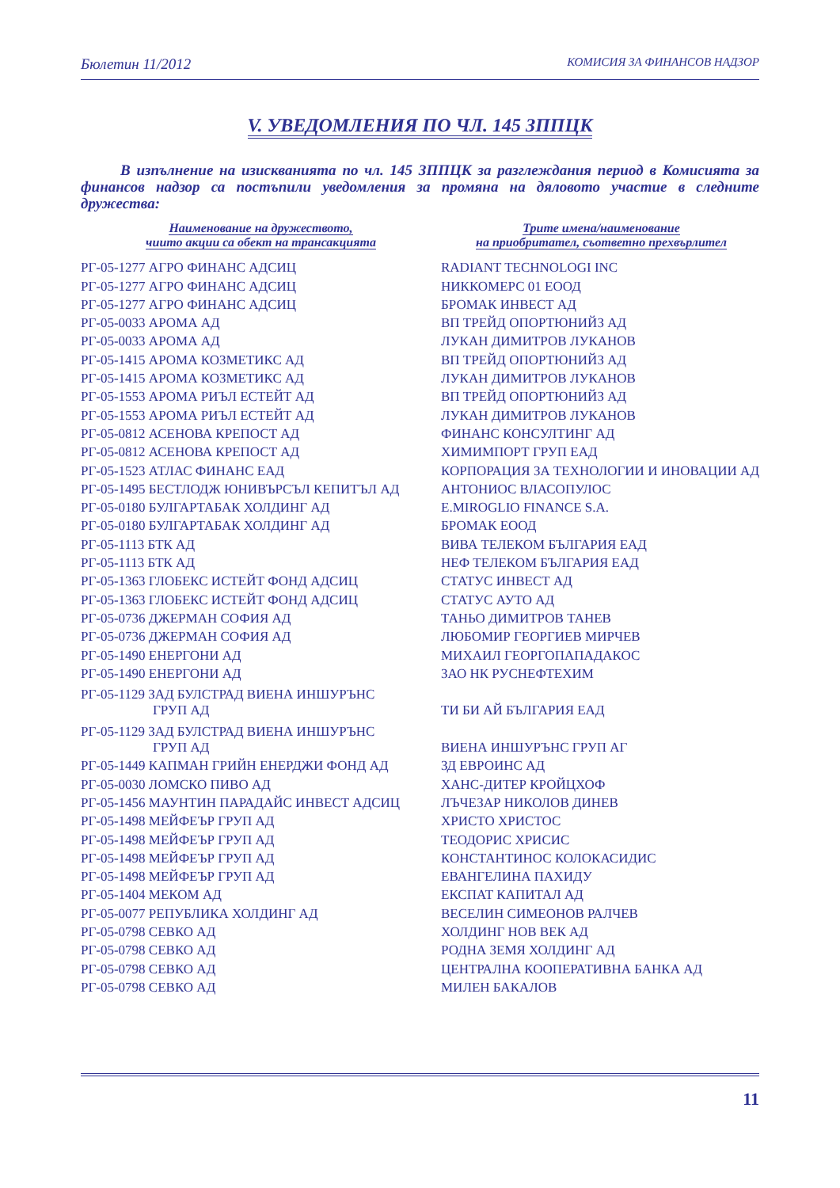Бюлетин 11/2012 КОМИСИЯ ЗА ФИНАНСОВ НАДЗОР
V. УВЕДОМЛЕНИЯ ПО ЧЛ. 145 ЗППЦК
В изпълнение на изискванията по чл. 145 ЗППЦК за разглеждания период в Комисията за финансов надзор са постъпили уведомления за промяна на дяловото участие в следните дружества:
| Наименование на дружеството, чиито акции са обект на трансакцията | Трите имена/наименование на приобритател, съответно прехвърлител |
| --- | --- |
| РГ-05-1277 АГРО ФИНАНС АДСИЦ | RADIANT TECHNOLOGI INC |
| РГ-05-1277 АГРО ФИНАНС АДСИЦ | НИККОМЕРС 01 ЕООД |
| РГ-05-1277 АГРО ФИНАНС АДСИЦ | БРОМАК ИНВЕСТ АД |
| РГ-05-0033 АРОМА АД | ВП ТРЕЙД ОПОРТЮНИЙЗ АД |
| РГ-05-0033 АРОМА АД | ЛУКАН ДИМИТРОВ ЛУКАНОВ |
| РГ-05-1415 АРОМА КОЗМЕТИКС АД | ВП ТРЕЙД ОПОРТЮНИЙЗ АД |
| РГ-05-1415 АРОМА КОЗМЕТИКС АД | ЛУКАН ДИМИТРОВ ЛУКАНОВ |
| РГ-05-1553 АРОМА РИЪЛ ЕСТЕЙТ АД | ВП ТРЕЙД ОПОРТЮНИЙЗ АД |
| РГ-05-1553 АРОМА РИЪЛ ЕСТЕЙТ АД | ЛУКАН ДИМИТРОВ ЛУКАНОВ |
| РГ-05-0812 АСЕНОВА КРЕПОСТ АД | ФИНАНС КОНСУЛТИНГ АД |
| РГ-05-0812 АСЕНОВА КРЕПОСТ АД | ХИМИМПОРТ ГРУП ЕАД |
| РГ-05-1523 АТЛАС ФИНАНС ЕАД | КОРПОРАЦИЯ ЗА ТЕХНОЛОГИИ И ИНОВАЦИИ АД |
| РГ-05-1495 БЕСТЛОДЖ ЮНИВЪРСЪЛ КЕПИТЪЛ АД | АНТОНИОС ВЛАСОПУЛОС |
| РГ-05-0180 БУЛГАРТАБАК ХОЛДИНГ АД | E.MIROGLIO FINANCE S.A. |
| РГ-05-0180 БУЛГАРТАБАК ХОЛДИНГ АД | БРОМАК ЕООД |
| РГ-05-1113 БТК АД | ВИВА ТЕЛЕКОМ БЪЛГАРИЯ ЕАД |
| РГ-05-1113 БТК АД | НЕФ ТЕЛЕКОМ БЪЛГАРИЯ ЕАД |
| РГ-05-1363 ГЛОБЕКС ИСТЕЙТ ФОНД АДСИЦ | СТАТУС ИНВЕСТ АД |
| РГ-05-1363 ГЛОБЕКС ИСТЕЙТ ФОНД АДСИЦ | СТАТУС АУТО АД |
| РГ-05-0736 ДЖЕРМАН СОФИЯ АД | ТАНЬО ДИМИТРОВ ТАНЕВ |
| РГ-05-0736 ДЖЕРМАН СОФИЯ АД | ЛЮБОМИР ГЕОРГИЕВ МИРЧЕВ |
| РГ-05-1490 ЕНЕРГОНИ АД | МИХАИЛ ГЕОРГОПАПАДАКОС |
| РГ-05-1490 ЕНЕРГОНИ АД | ЗАО НК РУСНЕФТЕХИМ |
| РГ-05-1129 ЗАД БУЛСТРАД ВИЕНА ИНШУРЪНС ГРУП АД | ТИ БИ АЙ БЪЛГАРИЯ ЕАД |
| РГ-05-1129 ЗАД БУЛСТРАД ВИЕНА ИНШУРЪНС ГРУП АД | ВИЕНА ИНШУРЪНС ГРУП АГ |
| РГ-05-1449 КАПМАН ГРИЙН ЕНЕРДЖИ ФОНД АД | ЗД ЕВРОИНС АД |
| РГ-05-0030 ЛОМСКО ПИВО АД | ХАНС-ДИТЕР КРОЙЦХОФ |
| РГ-05-1456 МАУНТИН ПАРАДАЙС ИНВЕСТ АДСИЦ | ЛЪЧЕЗАР НИКОЛОВ ДИНЕВ |
| РГ-05-1498 МЕЙФЕЪР ГРУП АД | ХРИСТО ХРИСТОС |
| РГ-05-1498 МЕЙФЕЪР ГРУП АД | ТЕОДОРИС ХРИСИС |
| РГ-05-1498 МЕЙФЕЪР ГРУП АД | КОНСТАНТИНОС КОЛОКАСИДИС |
| РГ-05-1498 МЕЙФЕЪР ГРУП АД | ЕВАНГЕЛИНА ПАХИДУ |
| РГ-05-1404 МЕКОМ АД | ЕКСПАТ КАПИТАЛ АД |
| РГ-05-0077 РЕПУБЛИКА ХОЛДИНГ АД | ВЕСЕЛИН СИМЕОНОВ РАЛЧЕВ |
| РГ-05-0798 СЕВКО АД | ХОЛДИНГ НОВ ВЕК АД |
| РГ-05-0798 СЕВКО АД | РОДНА ЗЕМЯ ХОЛДИНГ АД |
| РГ-05-0798 СЕВКО АД | ЦЕНТРАЛНА КООПЕРАТИВНА БАНКА АД |
| РГ-05-0798 СЕВКО АД | МИЛЕН БАКАЛОВ |
11